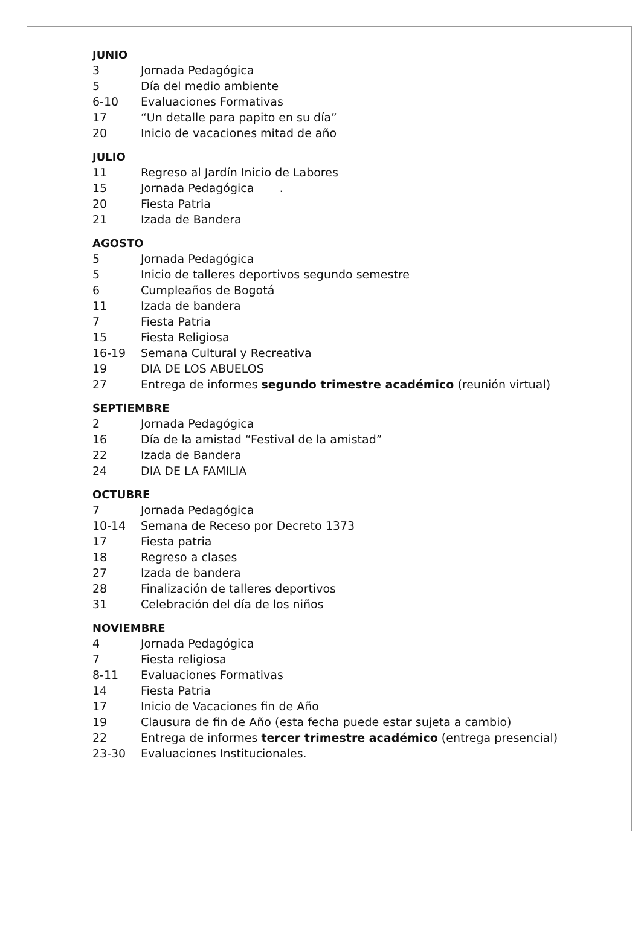JUNIO
3 Jornada Pedagógica
5 Día del medio ambiente
6-10 Evaluaciones Formativas
17 “Un detalle para papito en su día”
20 Inicio de vacaciones mitad de año
JULIO
11 Regreso al Jardín Inicio de Labores
15 Jornada Pedagógica .
20 Fiesta Patria
21 Izada de Bandera
AGOSTO
5 Jornada Pedagógica
5 Inicio de talleres deportivos segundo semestre
6 Cumpleaños de Bogotá
11 Izada de bandera
7 Fiesta Patria
15 Fiesta Religiosa
16-19 Semana Cultural y Recreativa
19 DIA DE LOS ABUELOS
27 Entrega de informes segundo trimestre académico (reunión virtual)
SEPTIEMBRE
2 Jornada Pedagógica
16 Día de la amistad “Festival de la amistad”
22 Izada de Bandera
24 DIA DE LA FAMILIA
OCTUBRE
7 Jornada Pedagógica
10-14 Semana de Receso por Decreto 1373
17 Fiesta patria
18 Regreso a clases
27 Izada de bandera
28 Finalización de talleres deportivos
31 Celebración del día de los niños
NOVIEMBRE
4 Jornada Pedagógica
7 Fiesta religiosa
8-11 Evaluaciones Formativas
14 Fiesta Patria
17 Inicio de Vacaciones fin de Año
19 Clausura de fin de Año (esta fecha puede estar sujeta a cambio)
22 Entrega de informes tercer trimestre académico (entrega presencial)
23-30 Evaluaciones Institucionales.